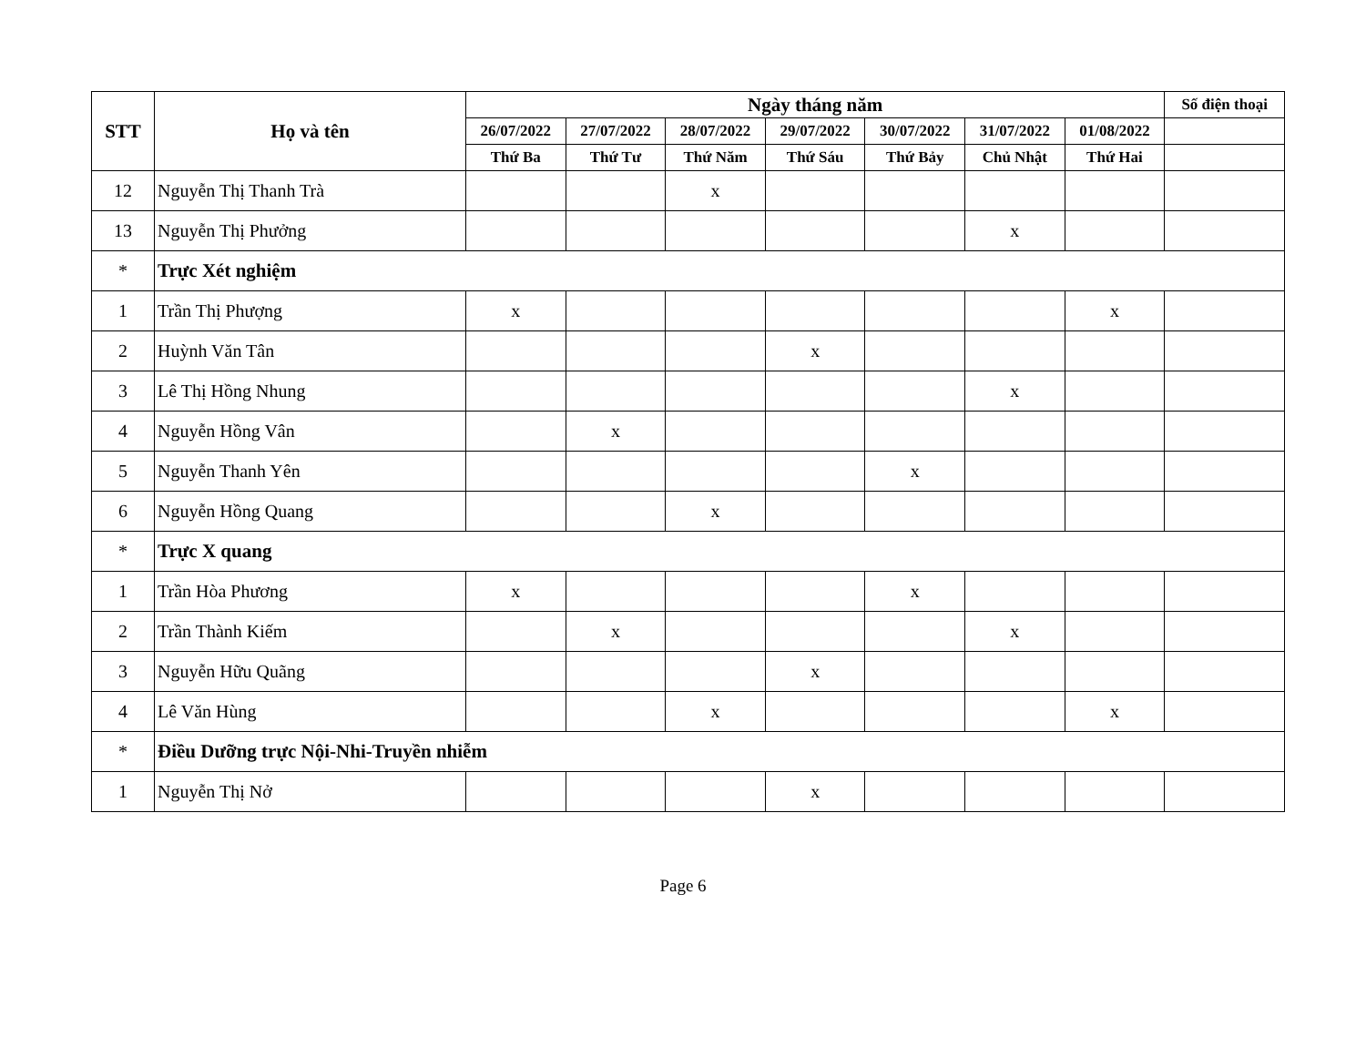| STT | Họ và tên | Ngày tháng năm | | | | | | | Số điện thoại |
| --- | --- | --- | --- | --- | --- | --- | --- | --- | --- |
| | | 26/07/2022 | 27/07/2022 | 28/07/2022 | 29/07/2022 | 30/07/2022 | 31/07/2022 | 01/08/2022 | |
| | | Thứ Ba | Thứ Tư | Thứ Năm | Thứ Sáu | Thứ Bảy | Chủ Nhật | Thứ Hai | |
| 12 | Nguyễn Thị Thanh Trà | | | x | | | | | |
| 13 | Nguyễn Thị Phưởng | | | | | | x | | |
| * | Trực Xét nghiệm | | | | | | | | |
| 1 | Trần Thị Phượng | x | | | | | | x | |
| 2 | Huỳnh Văn Tân | | | | x | | | | |
| 3 | Lê Thị Hồng Nhung | | | | | | x | | |
| 4 | Nguyễn Hồng Vân | | x | | | | | | |
| 5 | Nguyễn Thanh Yên | | | | | x | | | |
| 6 | Nguyễn Hồng Quang | | | x | | | | | |
| * | Trực X quang | | | | | | | | |
| 1 | Trần Hòa Phương | x | | | | x | | | |
| 2 | Trần Thành Kiếm | | x | | | | x | | |
| 3 | Nguyễn Hữu Quãng | | | | x | | | | |
| 4 | Lê Văn Hùng | | | x | | | | x | |
| * | Điều Dưỡng trực Nội-Nhi-Truyền nhiễm | | | | | | | | |
| 1 | Nguyễn Thị Nở | | | | x | | | | |
Page 6